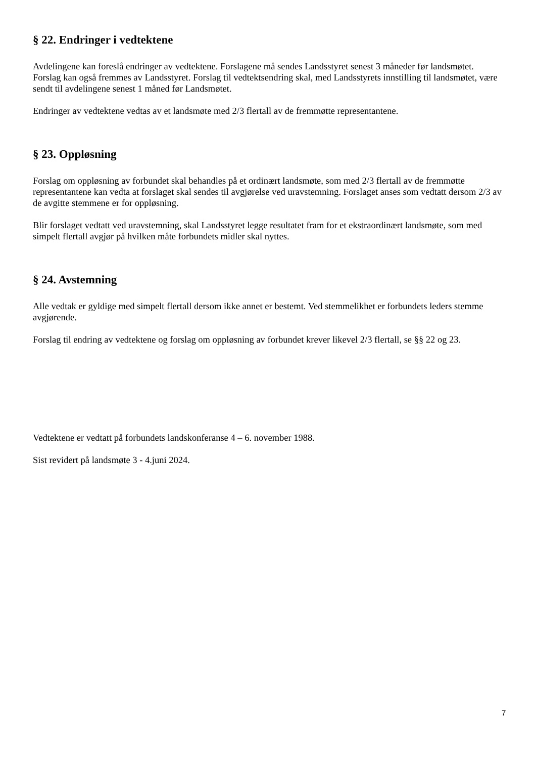§ 22. Endringer i vedtektene
Avdelingene kan foreslå endringer av vedtektene. Forslagene må sendes Landsstyret senest 3 måneder før landsmøtet. Forslag kan også fremmes av Landsstyret. Forslag til vedtektsendring skal, med Landsstyrets innstilling til landsmøtet, være sendt til avdelingene senest 1 måned før Landsmøtet.
Endringer av vedtektene vedtas av et landsmøte med 2/3 flertall av de fremmøtte representantene.
§ 23. Oppløsning
Forslag om oppløsning av forbundet skal behandles på et ordinært landsmøte, som med 2/3 flertall av de fremmøtte representantene kan vedta at forslaget skal sendes til avgjørelse ved uravstemning. Forslaget anses som vedtatt dersom 2/3 av de avgitte stemmene er for oppløsning.
Blir forslaget vedtatt ved uravstemning, skal Landsstyret legge resultatet fram for et ekstraordinært landsmøte, som med simpelt flertall avgjør på hvilken måte forbundets midler skal nyttes.
§ 24. Avstemning
Alle vedtak er gyldige med simpelt flertall dersom ikke annet er bestemt. Ved stemmelikhet er forbundets leders stemme avgjørende.
Forslag til endring av vedtektene og forslag om oppløsning av forbundet krever likevel 2/3 flertall, se §§ 22 og 23.
Vedtektene er vedtatt på forbundets landskonferanse 4 – 6. november 1988.
Sist revidert på landsmøte 3 - 4.juni 2024.
7